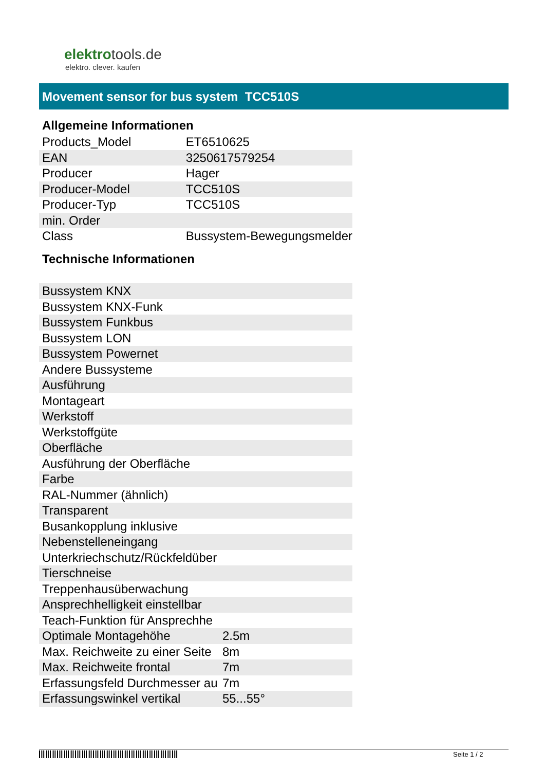elektrotools.de
elektro. clever. kaufen
Movement sensor for bus system TCC510S
Allgemeine Informationen
| Products_Model | ET6510625 |
| EAN | 3250617579254 |
| Producer | Hager |
| Producer-Model | TCC510S |
| Producer-Typ | TCC510S |
| min. Order | |
| Class | Bussystem-Bewegungsmelder |
Technische Informationen
| Bussystem KNX | |
| Bussystem KNX-Funk | |
| Bussystem Funkbus | |
| Bussystem LON | |
| Bussystem Powernet | |
| Andere Bussysteme | |
| Ausführung | |
| Montageart | |
| Werkstoff | |
| Werkstoffgüte | |
| Oberfläche | |
| Ausführung der Oberfläche | |
| Farbe | |
| RAL-Nummer (ähnlich) | |
| Transparent | |
| Busankopplung inklusive | |
| Nebenstelleneingang | |
| Unterkriechschutz/Rückfeldüber | |
| Tierschneise | |
| Treppenhausüberwachung | |
| Ansprechhelligkeit einstellbar | |
| Teach-Funktion für Ansprechhe | |
| Optimale Montagehöhe | 2.5m |
| Max. Reichweite zu einer Seite | 8m |
| Max. Reichweite frontal | 7m |
| Erfassungsfeld Durchmesser au | 7m |
| Erfassungswinkel vertikal | 55...55° |
Seite 1 / 2